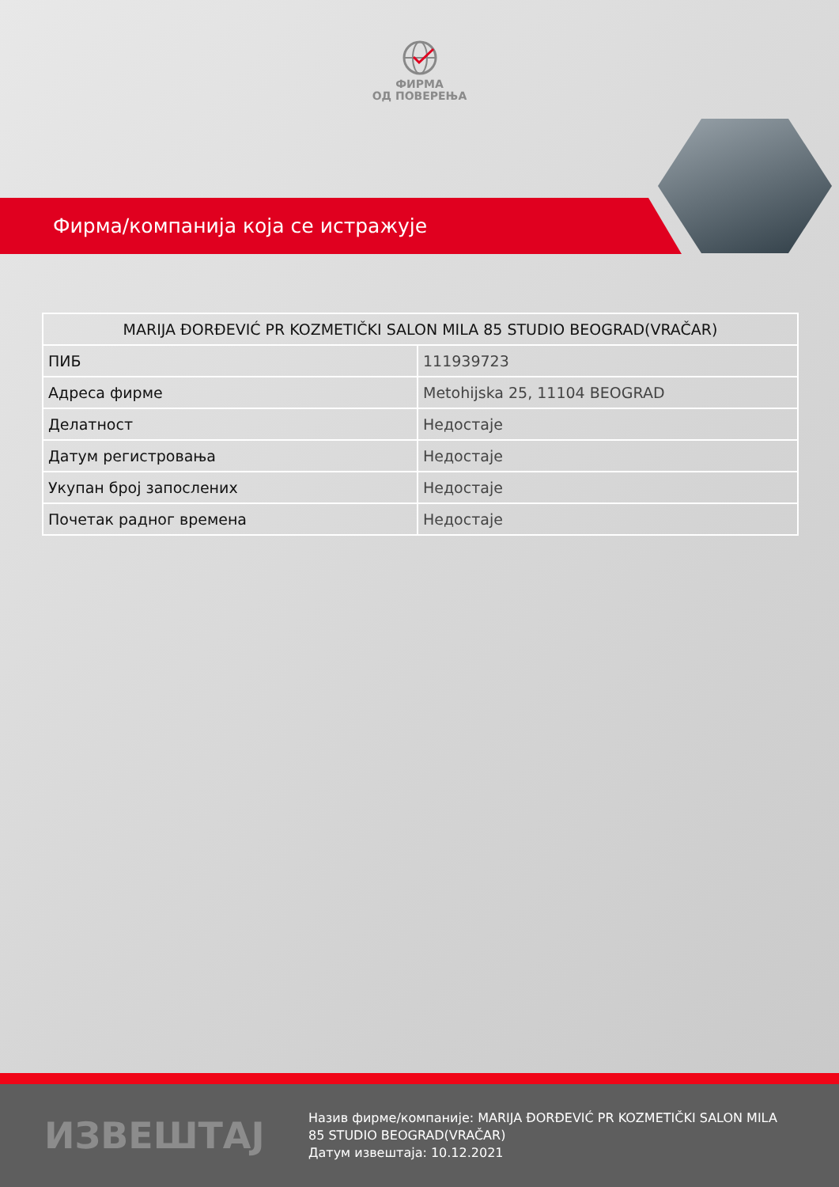ФИРМА
ОД ПОВЕРЕЊА
Фирма/компанија која се истражује
| MARIJA ĐORĐEVIĆ PR KOZMETIČKI SALON MILA 85 STUDIO BEOGRAD(VRAČAR) | |
| --- | --- |
| ПИБ | 111939723 |
| Адреса фирме | Metohijska 25, 11104 BEOGRAD |
| Делатност | Недостаје |
| Датум регистровања | Недостаје |
| Укупан број запослених | Недостаје |
| Почетак радног времена | Недостаје |
ИЗВЕШТАЈ
Назив фирме/компаније: MARIJA ĐORĐEVIĆ PR KOZMETIČKI SALON MILA 85 STUDIO BEOGRAD(VRAČAR)
Датум извештаја: 10.12.2021